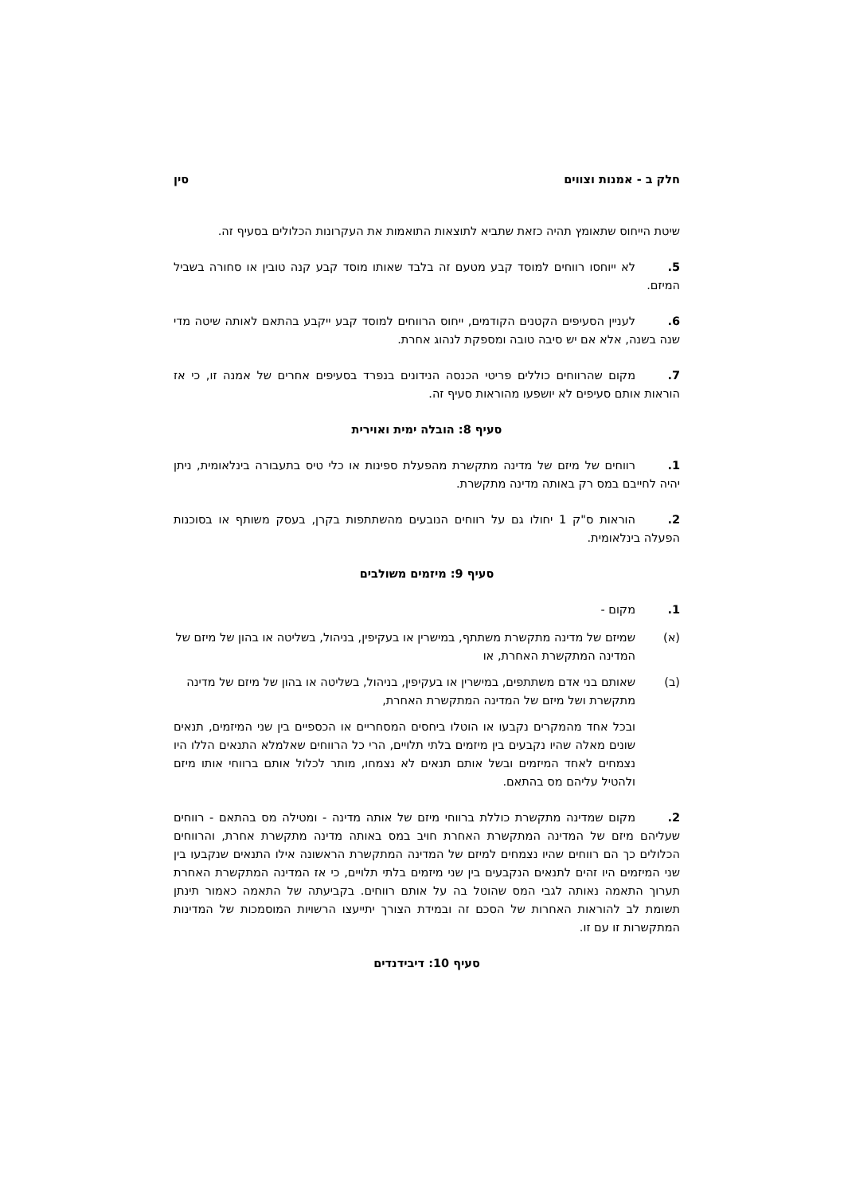חלק ב - אמנות וצווים סין
שיטת הייחוס שתאומץ תהיה כזאת שתביא לתוצאות התואמות את העקרונות הכלולים בסעיף זה.
5. לא ייוחסו רווחים למוסד קבע מטעם זה בלבד שאותו מוסד קבע קנה טובין או סחורה בשביל המיזם.
6. לעניין הסעיפים הקטנים הקודמים, ייחוס הרווחים למוסד קבע ייקבע בהתאם לאותה שיטה מדי שנה בשנה, אלא אם יש סיבה טובה ומספקת לנהוג אחרת.
7. מקום שהרווחים כוללים פריטי הכנסה הנידונים בנפרד בסעיפים אחרים של אמנה זו, כי אז הוראות אותם סעיפים לא יושפעו מהוראות סעיף זה.
סעיף 8: הובלה ימית ואוירית
1. רווחים של מיזם של מדינה מתקשרת מהפעלת ספינות או כלי טיס בתעבורה בינלאומית, ניתן יהיה לחייבם במס רק באותה מדינה מתקשרת.
2. הוראות ס"ק 1 יחולו גם על רווחים הנובעים מהשתתפות בקרן, בעסק משותף או בסוכנות הפעלה בינלאומית.
סעיף 9: מיזמים משולבים
1. מקום -
(א) שמיזם של מדינה מתקשרת משתתף, במישרין או בעקיפין, בניהול, בשליטה או בהון של מיזם של המדינה המתקשרת האחרת, או
(ב) שאותם בני אדם משתתפים, במישרין או בעקיפין, בניהול, בשליטה או בהון של מיזם של מדינה מתקשרת ושל מיזם של המדינה המתקשרת האחרת,
ובכל אחד מהמקרים נקבעו או הוטלו ביחסים המסחריים או הכספיים בין שני המיזמים, תנאים שונים מאלה שהיו נקבעים בין מיזמים בלתי תלויים, הרי כל הרווחים שאלמלא התנאים הללו היו נצמחים לאחד המיזמים ובשל אותם תנאים לא נצמחו, מותר לכלול אותם ברווחי אותו מיזם ולהטיל עליהם מס בהתאם.
2. מקום שמדינה מתקשרת כוללת ברווחי מיזם של אותה מדינה - ומטילה מס בהתאם - רווחים שעליהם מיזם של המדינה המתקשרת האחרת חויב במס באותה מדינה מתקשרת אחרת, והרווחים הכלולים כך הם רווחים שהיו נצמחים למיזם של המדינה המתקשרת הראשונה אילו התנאים שנקבעו בין שני המיזמים היו זהים לתנאים הנקבעים בין שני מיזמים בלתי תלויים, כי אז המדינה המתקשרת האחרת תערוך התאמה נאותה לגבי המס שהוטל בה על אותם רווחים. בקביעתה של התאמה כאמור תינתן תשומת לב להוראות האחרות של הסכם זה ובמידת הצורך יתייעצו הרשויות המוסמכות של המדינות המתקשרות זו עם זו.
סעיף 10: דיבידנדים